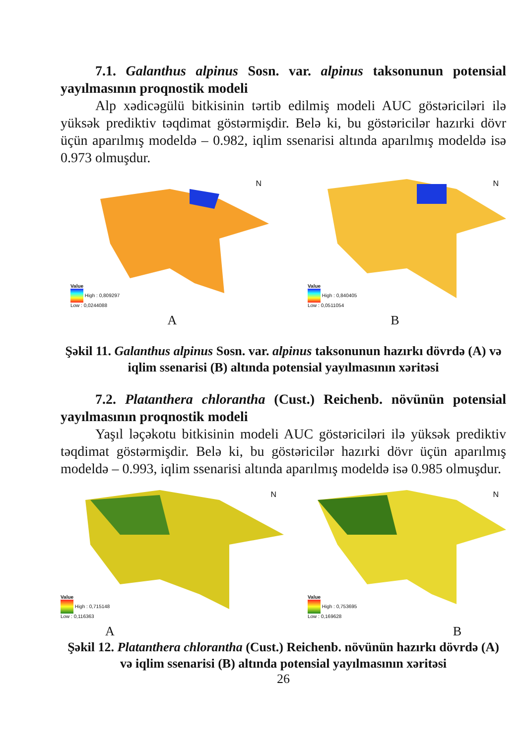7.1. Galanthus alpinus Sosn. var. alpinus taksonunun potensial yayılmasının proqnostik modeli
Alp xədicəgülü bitkisinin tərtib edilmiş modeli AUC göstəriciləri ilə yüksək prediktiv təqdimat göstərmişdir. Belə ki, bu göstəricilər hazırki dövr üçün aparılmış modeldə – 0.982, iqlim ssenarisi altında aparılmış modeldə isə 0.973 olmuşdur.
N
Value
High : 0,809297
Low : 0,0244088
N
Value
High : 0,840405
Low : 0,0511054
A B
Şəkil 11. Galanthus alpinus Sosn. var. alpinus taksonunun hazırkı dövrdə (A) və iqlim ssenarisi (B) altında potensial yayılmasının xəritəsi
7.2. Platanthera chlorantha (Cust.) Reichenb. növünün potensial yayılmasının proqnostik modeli
Yaşıl ləçəkotu bitkisinin modeli AUC göstəriciləri ilə yüksək prediktiv təqdimat göstərmişdir. Belə ki, bu göstəricilər hazırki dövr üçün aparılmış modeldə – 0.993, iqlim ssenarisi altında aparılmış modeldə isə 0.985 olmuşdur.
N
Value
High : 0,715148
Low : 0,116363
N
Value
High : 0,753695
Low : 0,169628
A B
Şəkil 12. Platanthera chlorantha (Cust.) Reichenb. növünün hazırkı dövrdə (A) və iqlim ssenarisi (B) altında potensial yayılmasının xəritəsi
26